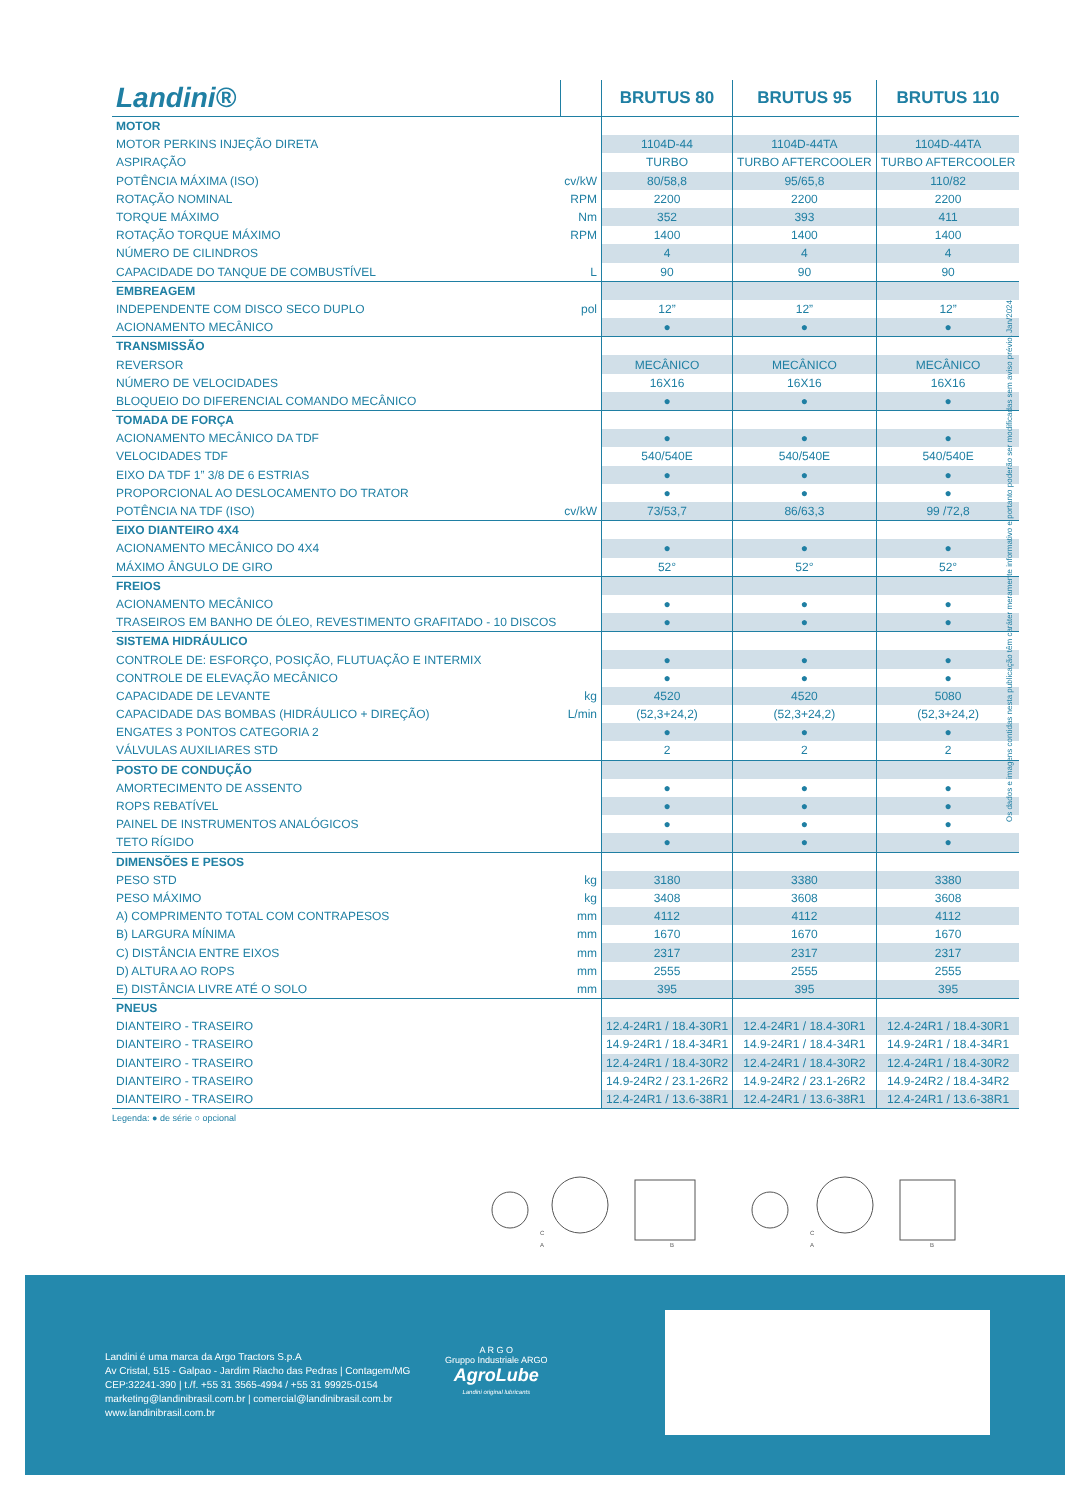| Landini® | | BRUTUS 80 | BRUTUS 95 | BRUTUS 110 |
| --- | --- | --- | --- | --- |
| MOTOR | | | | |
| MOTOR PERKINS INJEÇÃO DIRETA | | 1104D-44 | 1104D-44TA | 1104D-44TA |
| ASPIRAÇÃO | | TURBO | TURBO AFTERCOOLER | TURBO AFTERCOOLER |
| POTÊNCIA MÁXIMA (ISO) | cv/kW | 80/58,8 | 95/65,8 | 110/82 |
| ROTAÇÃO NOMINAL | RPM | 2200 | 2200 | 2200 |
| TORQUE MÁXIMO | Nm | 352 | 393 | 411 |
| ROTAÇÃO TORQUE MÁXIMO | RPM | 1400 | 1400 | 1400 |
| NÚMERO DE CILINDROS | | 4 | 4 | 4 |
| CAPACIDADE DO TANQUE DE COMBUSTÍVEL | L | 90 | 90 | 90 |
| EMBREAGEM | | | | |
| INDEPENDENTE COM DISCO SECO DUPLO | pol | 12” | 12” | 12” |
| ACIONAMENTO MECÂNICO | | ● | ● | ● |
| TRANSMISSÃO | | | | |
| REVERSOR | | MECÂNICO | MECÂNICO | MECÂNICO |
| NÚMERO DE VELOCIDADES | | 16X16 | 16X16 | 16X16 |
| BLOQUEIO DO DIFERENCIAL COMANDO MECÂNICO | | ● | ● | ● |
| TOMADA DE FORÇA | | | | |
| ACIONAMENTO MECÂNICO DA TDF | | ● | ● | ● |
| VELOCIDADES TDF | | 540/540E | 540/540E | 540/540E |
| EIXO DA TDF 1” 3/8 DE 6 ESTRIAS | | ● | ● | ● |
| PROPORCIONAL AO DESLOCAMENTO DO TRATOR | | ● | ● | ● |
| POTÊNCIA NA TDF (ISO) | cv/kW | 73/53,7 | 86/63,3 | 99 /72,8 |
| EIXO DIANTEIRO 4X4 | | | | |
| ACIONAMENTO MECÂNICO DO 4X4 | | ● | ● | ● |
| MÁXIMO ÂNGULO DE GIRO | | 52° | 52° | 52° |
| FREIOS | | | | |
| ACIONAMENTO MECÂNICO | | ● | ● | ● |
| TRASEIROS EM BANHO DE ÓLEO, REVESTIMENTO GRAFITADO - 10 DISCOS | | ● | ● | ● |
| SISTEMA HIDRÁULICO | | | | |
| CONTROLE DE: ESFORÇO, POSIÇÃO, FLUTUAÇÃO E INTERMIX | | ● | ● | ● |
| CONTROLE DE ELEVAÇÃO MECÂNICO | | ● | ● | ● |
| CAPACIDADE DE LEVANTE | kg | 4520 | 4520 | 5080 |
| CAPACIDADE DAS BOMBAS (HIDRÁULICO + DIREÇÃO) | L/min | (52,3+24,2) | (52,3+24,2) | (52,3+24,2) |
| ENGATES 3 PONTOS CATEGORIA 2 | | ● | ● | ● |
| VÁLVULAS AUXILIARES STD | | 2 | 2 | 2 |
| POSTO DE CONDUÇÃO | | | | |
| AMORTECIMENTO DE ASSENTO | | ● | ● | ● |
| ROPS REBATÍVEL | | ● | ● | ● |
| PAINEL DE INSTRUMENTOS ANALÓGICOS | | ● | ● | ● |
| TETO RÍGIDO | | ● | ● | ● |
| DIMENSÕES E PESOS | | | | |
| PESO STD | kg | 3180 | 3380 | 3380 |
| PESO MÁXIMO | kg | 3408 | 3608 | 3608 |
| A) COMPRIMENTO TOTAL COM CONTRAPESOS | mm | 4112 | 4112 | 4112 |
| B) LARGURA MÍNIMA | mm | 1670 | 1670 | 1670 |
| C) DISTÂNCIA ENTRE EIXOS | mm | 2317 | 2317 | 2317 |
| D) ALTURA AO ROPS | mm | 2555 | 2555 | 2555 |
| E) DISTÂNCIA LIVRE ATÉ O SOLO | mm | 395 | 395 | 395 |
| PNEUS | | | | |
| DIANTEIRO - TRASEIRO | | 12.4-24R1 / 18.4-30R1 | 12.4-24R1 / 18.4-30R1 | 12.4-24R1 / 18.4-30R1 |
| DIANTEIRO - TRASEIRO | | 14.9-24R1 / 18.4-34R1 | 14.9-24R1 / 18.4-34R1 | 14.9-24R1 / 18.4-34R1 |
| DIANTEIRO - TRASEIRO | | 12.4-24R1 / 18.4-30R2 | 12.4-24R1 / 18.4-30R2 | 12.4-24R1 / 18.4-30R2 |
| DIANTEIRO - TRASEIRO | | 14.9-24R2 / 23.1-26R2 | 14.9-24R2 / 23.1-26R2 | 14.9-24R2 / 18.4-34R2 |
| DIANTEIRO - TRASEIRO | | 12.4-24R1 / 13.6-38R1 | 12.4-24R1 / 13.6-38R1 | 12.4-24R1 / 13.6-38R1 |
Legenda: ● de série ○ opcional
Os dados e imagens contidas nesta publicação têm caráter meramente informativo e portanto poderão ser modificadas sem aviso prévio. Jan/2024
C
A
B
C
A
B
Landini é uma marca da Argo Tractors S.p.A
Av Cristal, 515 - Galpao - Jardim Riacho das Pedras | Contagem/MG
CEP:32241-390 | t./f. +55 31 3565-4994 / +55 31 99925-0154
marketing@landinibrasil.com.br | comercial@landinibrasil.com.br
www.landinibrasil.com.br
A R G O
Gruppo Industriale ARGO
AgroLube
Landini original lubricants